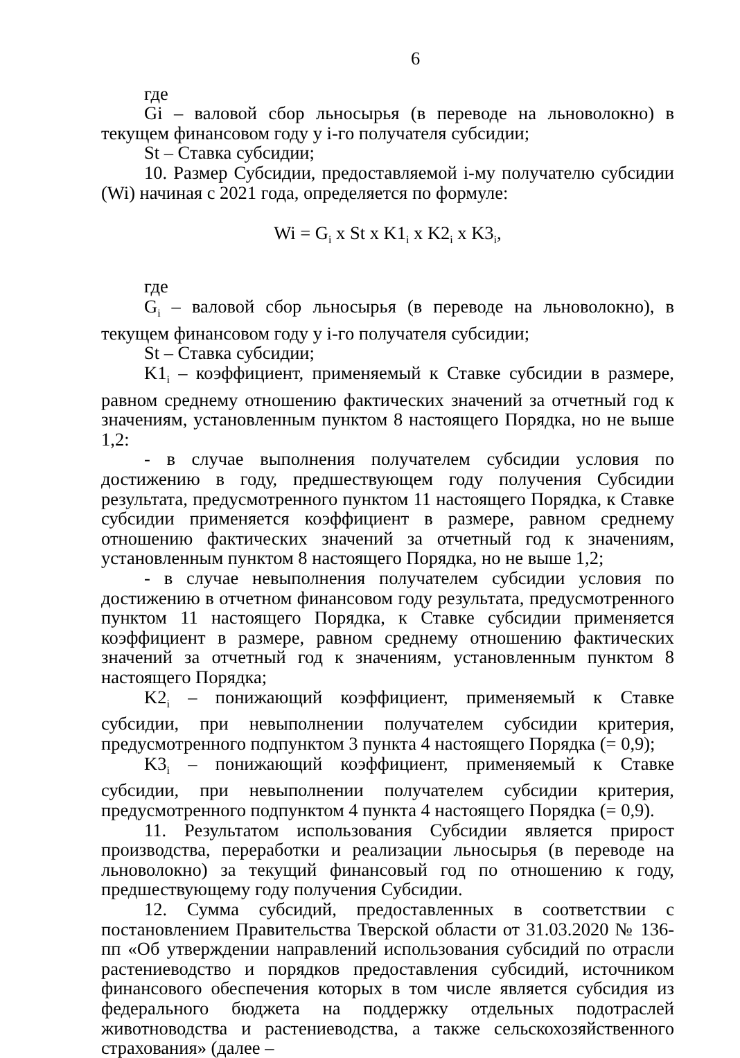6
где
Gi – валовой сбор льносырья (в переводе на льноволокно) в текущем финансовом году у i-го получателя субсидии;
St – Ставка субсидии;
10. Размер Субсидии, предоставляемой i-му получателю субсидии (Wi) начиная с 2021 года, определяется по формуле:
Wi = G<sub>i</sub> x St x K1<sub>i</sub> x K2<sub>i</sub> x K3<sub>i</sub>,
где
G<sub>i</sub> – валовой сбор льносырья (в переводе на льноволокно), в текущем финансовом году у i-го получателя субсидии;
St – Ставка субсидии;
K1<sub>i</sub> – коэффициент, применяемый к Ставке субсидии в размере, равном среднему отношению фактических значений за отчетный год к значениям, установленным пунктом 8 настоящего Порядка, но не выше 1,2:
- в случае выполнения получателем субсидии условия по достижению в году, предшествующем году получения Субсидии результата, предусмотренного пунктом 11 настоящего Порядка, к Ставке субсидии применяется коэффициент в размере, равном среднему отношению фактических значений за отчетный год к значениям, установленным пунктом 8 настоящего Порядка, но не выше 1,2;
- в случае невыполнения получателем субсидии условия по достижению в отчетном финансовом году результата, предусмотренного пунктом 11 настоящего Порядка, к Ставке субсидии применяется коэффициент в размере, равном среднему отношению фактических значений за отчетный год к значениям, установленным пунктом 8 настоящего Порядка;
K2<sub>i</sub> – понижающий коэффициент, применяемый к Ставке субсидии, при невыполнении получателем субсидии критерия, предусмотренного подпунктом 3 пункта 4 настоящего Порядка (= 0,9);
K3<sub>i</sub> – понижающий коэффициент, применяемый к Ставке субсидии, при невыполнении получателем субсидии критерия, предусмотренного подпунктом 4 пункта 4 настоящего Порядка (= 0,9).
11. Результатом использования Субсидии является прирост производства, переработки и реализации льносырья (в переводе на льноволокно) за текущий финансовый год по отношению к году, предшествующему году получения Субсидии.
12. Сумма субсидий, предоставленных в соответствии с постановлением Правительства Тверской области от 31.03.2020 № 136-пп «Об утверждении направлений использования субсидий по отрасли растениеводство и порядков предоставления субсидий, источником финансового обеспечения которых в том числе является субсидия из федерального бюджета на поддержку отдельных подотраслей животноводства и растениеводства, а также сельскохозяйственного страхования» (далее –